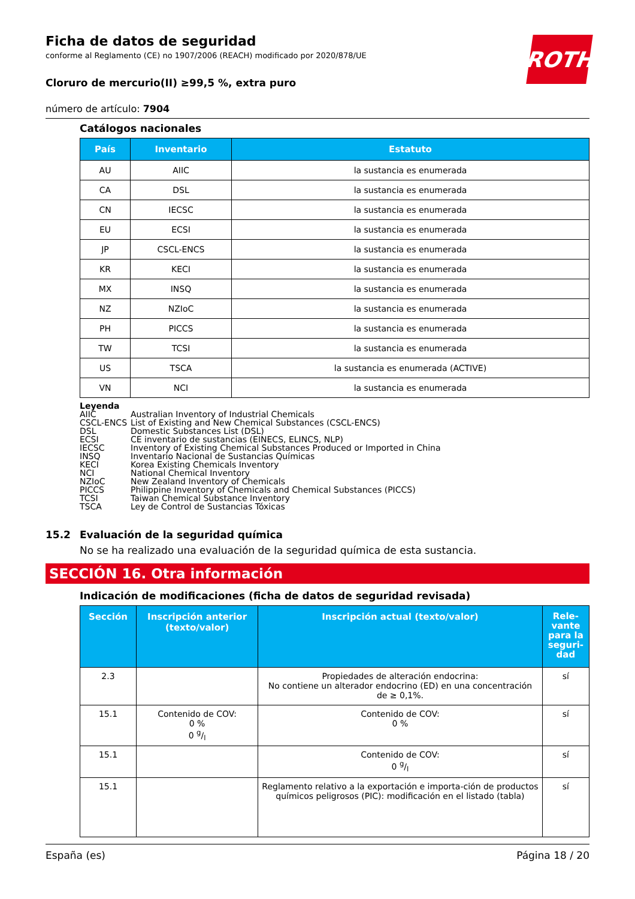ROTH
Ficha de datos de seguridad
conforme al Reglamento (CE) no 1907/2006 (REACH) modificado por 2020/878/UE
Cloruro de mercurio(II) ≥99,5 %, extra puro
número de artículo: 7904
Catálogos nacionales
| País | Inventario | Estatuto |
| --- | --- | --- |
| AU | AIIC | la sustancia es enumerada |
| CA | DSL | la sustancia es enumerada |
| CN | IECSC | la sustancia es enumerada |
| EU | ECSI | la sustancia es enumerada |
| JP | CSCL-ENCS | la sustancia es enumerada |
| KR | KECI | la sustancia es enumerada |
| MX | INSQ | la sustancia es enumerada |
| NZ | NZIoC | la sustancia es enumerada |
| PH | PICCS | la sustancia es enumerada |
| TW | TCSI | la sustancia es enumerada |
| US | TSCA | la sustancia es enumerada (ACTIVE) |
| VN | NCI | la sustancia es enumerada |
Leyenda
AIIC Australian Inventory of Industrial Chemicals
CSCL-ENCS List of Existing and New Chemical Substances (CSCL-ENCS)
DSL Domestic Substances List (DSL)
ECSI CE inventario de sustancias (EINECS, ELINCS, NLP)
IECSC Inventory of Existing Chemical Substances Produced or Imported in China
INSQ Inventario Nacional de Sustancias Químicas
KECI Korea Existing Chemicals Inventory
NCI National Chemical Inventory
NZIoC New Zealand Inventory of Chemicals
PICCS Philippine Inventory of Chemicals and Chemical Substances (PICCS)
TCSI Taiwan Chemical Substance Inventory
TSCA Ley de Control de Sustancias Tóxicas
15.2 Evaluación de la seguridad química
No se ha realizado una evaluación de la seguridad química de esta sustancia.
SECCIÓN 16. Otra información
Indicación de modificaciones (ficha de datos de seguridad revisada)
| Sección | Inscripción anterior (texto/valor) | Inscripción actual (texto/valor) | Rele-vante para la seguri-dad |
| --- | --- | --- | --- |
| 2.3 | | Propiedades de alteración endocrina: No contiene un alterador endocrino (ED) en una concentración de ≥ 0,1%. | sí |
| 15.1 | Contenido de COV: 0 % 0 g/l | Contenido de COV: 0 % | sí |
| 15.1 | | Contenido de COV: 0 g/l | sí |
| 15.1 | | Reglamento relativo a la exportación e importa-ción de productos químicos peligrosos (PIC): modificación en el listado (tabla) | sí |
España (es) Página 18 / 20